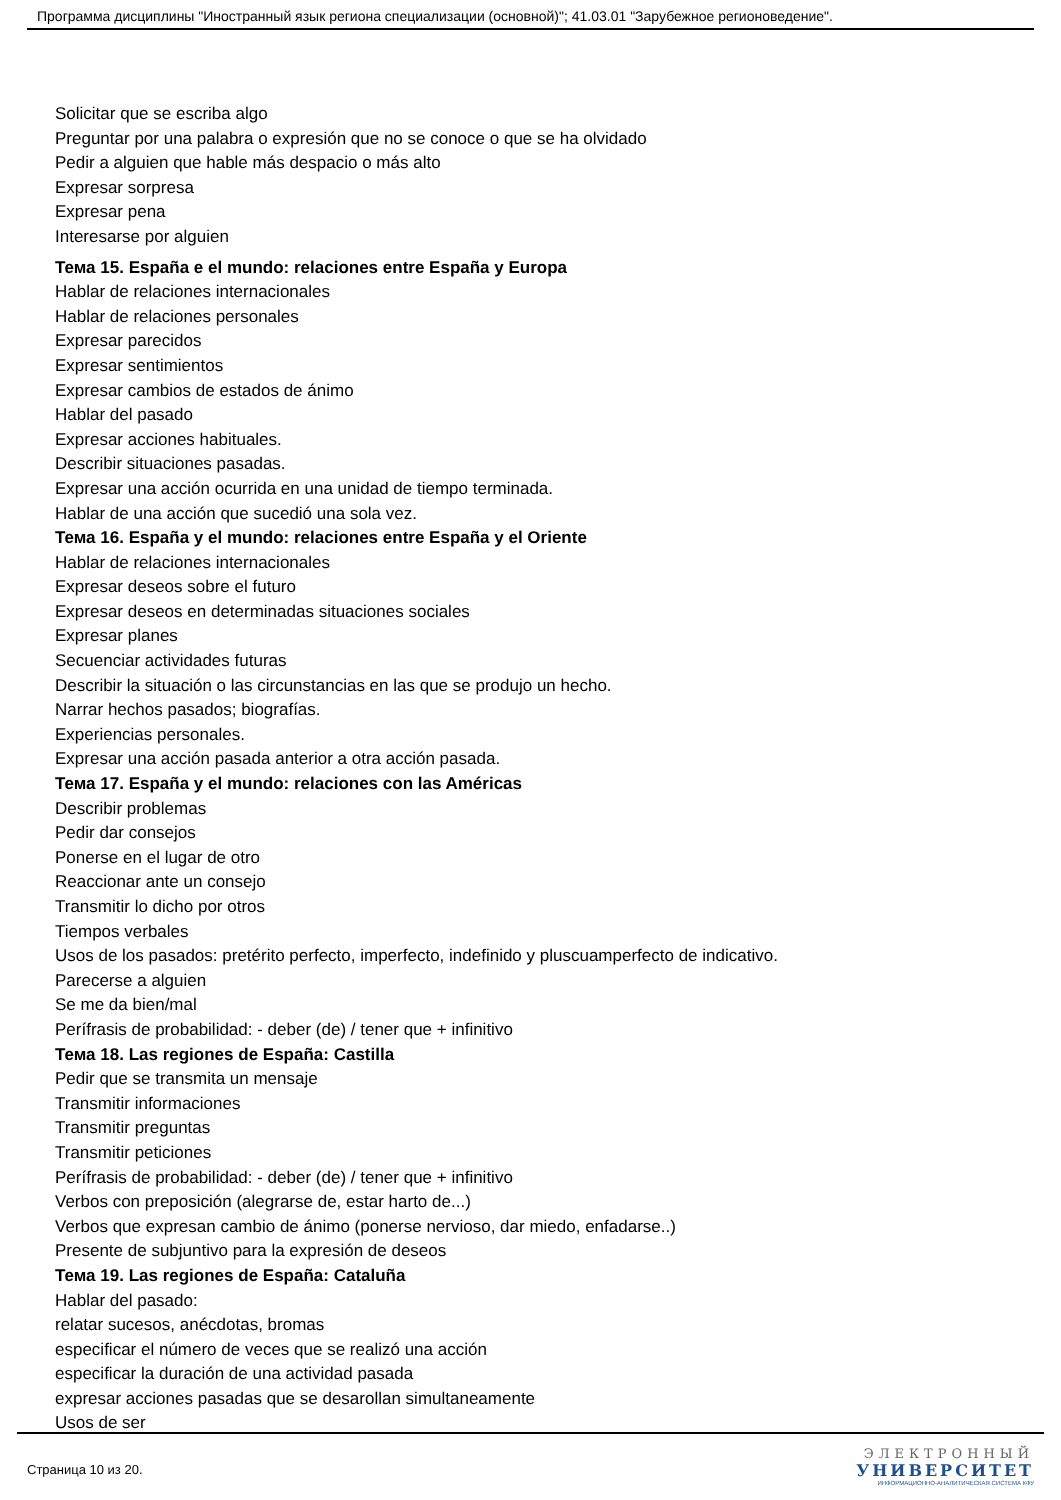Программа дисциплины "Иностранный язык региона специализации (основной)"; 41.03.01 "Зарубежное регионоведение".
Solicitar que se escriba algo
Preguntar por una palabra o expresión que no se conoce o que se ha olvidado
Pedir a alguien que hable más despacio o más alto
Expresar sorpresa
Expresar pena
Interesarse por alguien
Тема 15. España e el mundo: relaciones entre España y Europa
Hablar de relaciones internacionales
Hablar de relaciones personales
Expresar parecidos
Expresar sentimientos
Expresar cambios de estados de ánimo
Hablar del pasado
Expresar acciones habituales.
Describir situaciones pasadas.
Expresar una acción ocurrida en una unidad de tiempo terminada.
Hablar de una acción que sucedió una sola vez.
Тема 16. España y el mundo: relaciones entre España y el Oriente
Hablar de relaciones internacionales
Expresar deseos sobre el futuro
Expresar deseos en determinadas situaciones sociales
Expresar planes
Secuenciar actividades futuras
Describir la situación o las circunstancias en las que se produjo un hecho.
Narrar hechos pasados; biografías.
Experiencias personales.
Expresar una acción pasada anterior a otra acción pasada.
Тема 17. España y el mundo: relaciones con las Américas
Describir problemas
Pedir dar consejos
Ponerse en el lugar de otro
Reaccionar ante un consejo
Transmitir lo dicho por otros
Tiempos verbales
Usos de los pasados: pretérito perfecto, imperfecto, indefinido y pluscuamperfecto de indicativo.
Parecerse a alguien
Se me da bien/mal
Perífrasis de probabilidad: - deber (de) / tener que + infinitivo
Тема 18. Las regiones de España: Castilla
Pedir que se transmita un mensaje
Transmitir informaciones
Transmitir preguntas
Transmitir peticiones
Perífrasis de probabilidad: - deber (de) / tener que + infinitivo
Verbos con preposición (alegrarse de, estar harto de...)
Verbos que expresan cambio de ánimo (ponerse nervioso, dar miedo, enfadarse..)
Presente de subjuntivo para la expresión de deseos
Тема 19. Las regiones de España: Cataluña
Hablar del pasado:
relatar sucesos, anécdotas, bromas
especificar el número de veces que se realizó una acción
especificar la duración de una actividad pasada
expresar acciones pasadas que se desarollan simultaneamente
Usos de ser
Страница 10 из 20.
ЭЛЕКТРОННЫЙ
УНИВЕРСИТЕТ
ИНФОРМАЦИОННО-АНАЛИТИЧЕСКАЯ СИСТЕМА КФУ